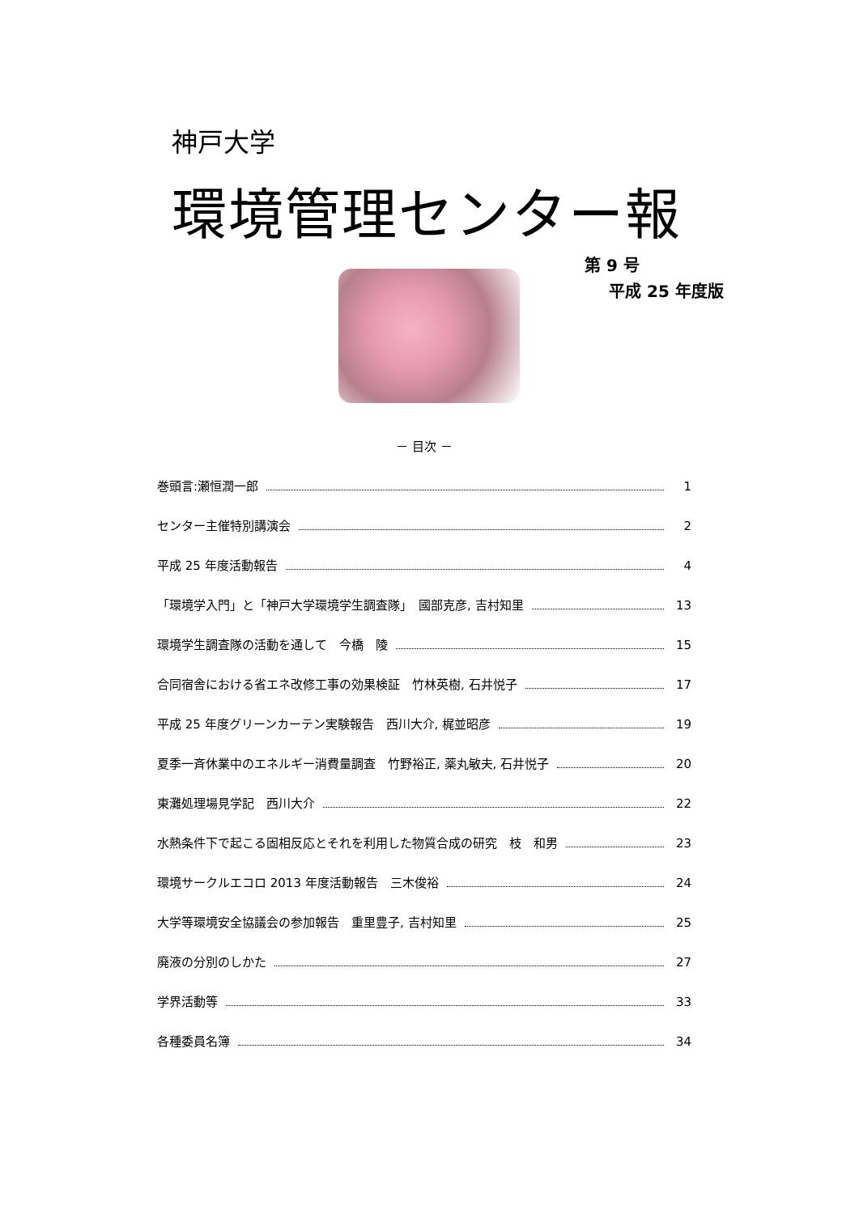神戸大学
環境管理センター報
第 9 号
平成 25 年度版
－ 目次 －
巻頭言:瀬恒潤一郎 1
センター主催特別講演会 2
平成 25 年度活動報告 4
「環境学入門」と「神戸大学環境学生調査隊」　國部克彦, 吉村知里 13
環境学生調査隊の活動を通して　今橋　陵 15
合同宿舎における省エネ改修工事の効果検証　竹林英樹, 石井悦子 17
平成 25 年度グリーンカーテン実験報告　西川大介, 梶並昭彦 19
夏季一斉休業中のエネルギー消費量調査　竹野裕正, 薬丸敏夫, 石井悦子 20
東灘処理場見学記　西川大介 22
水熱条件下で起こる固相反応とそれを利用した物質合成の研究　枝　和男 23
環境サークルエコロ 2013 年度活動報告　三木俊裕 24
大学等環境安全協議会の参加報告　重里豊子, 吉村知里 25
廃液の分別のしかた 27
学界活動等 33
各種委員名簿 34